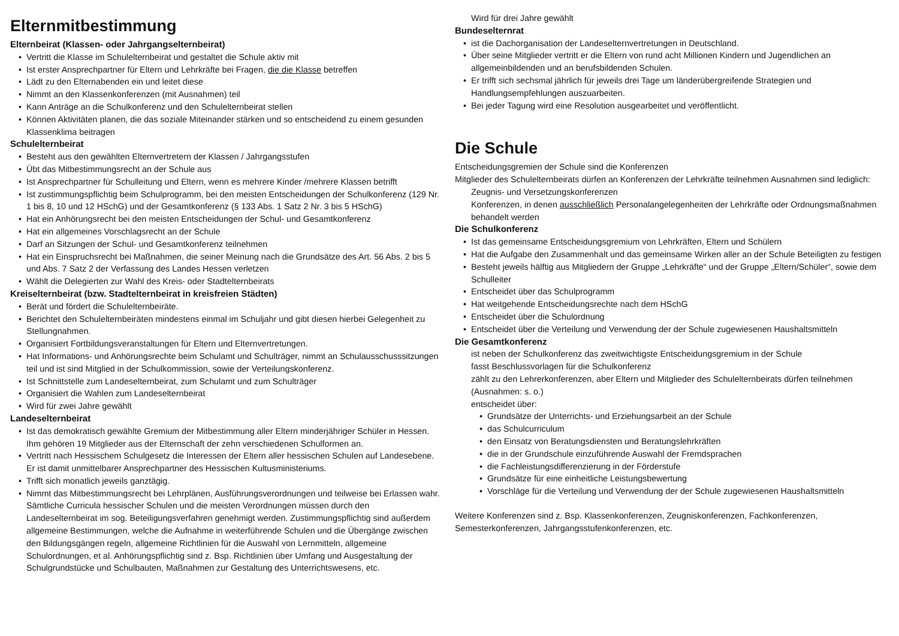Elternmitbestimmung
Elternbeirat (Klassen- oder Jahrgangselternbeirat)
Vertritt die Klasse im Schulelternbeirat und gestaltet die Schule aktiv mit
Ist erster Ansprechpartner für Eltern und Lehrkräfte bei Fragen, die die Klasse betreffen
Lädt zu den Elternabenden ein und leitet diese
Nimmt an den Klassenkonferenzen (mit Ausnahmen) teil
Kann Anträge an die Schulkonferenz und den Schulelternbeirat stellen
Können Aktivitäten planen, die das soziale Miteinander stärken und so entscheidend zu einem gesunden Klassenklima beitragen
Schulelternbeirat
Besteht aus den gewählten Elternvertretern der Klassen / Jahrgangsstufen
Übt das Mitbestimmungsrecht an der Schule aus
Ist Ansprechpartner für Schulleitung und Eltern, wenn es mehrere Kinder /mehrere Klassen betrifft
Ist zustimmungspflichtig beim Schulprogramm, bei den meisten Entscheidungen der Schulkonferenz (129 Nr. 1 bis 8, 10 und 12 HSchG) und der Gesamtkonferenz (§ 133 Abs. 1 Satz 2 Nr. 3 bis 5 HSchG)
Hat ein Anhörungsrecht bei den meisten Entscheidungen der Schul- und Gesamtkonferenz
Hat ein allgemeines Vorschlagsrecht an der Schule
Darf an Sitzungen der Schul- und Gesamtkonferenz teilnehmen
Hat ein Einspruchsrecht bei Maßnahmen, die seiner Meinung nach die Grundsätze des Art. 56 Abs. 2 bis 5 und Abs. 7 Satz 2 der Verfassung des Landes Hessen verletzen
Wählt die Delegierten zur Wahl des Kreis- oder Stadtelternbeirats
Kreiselternbeirat (bzw. Stadtelternbeirat in kreisfreien Städten)
Berät und fördert die Schulelternbeiräte.
Berichtet den Schulelternbeiräten mindestens einmal im Schuljahr und gibt diesen hierbei Gelegenheit zu Stellungnahmen.
Organisiert Fortbildungsveranstaltungen für Eltern und Elternvertretungen.
Hat Informations- und Anhörungsrechte beim Schulamt und Schulträger, nimmt an Schulausschusssitzungen teil und ist sind Mitglied in der Schulkommission, sowie der Verteilungskonferenz.
Ist Schnittstelle zum Landeselternbeirat, zum Schulamt und zum Schulträger
Organisiert die Wahlen zum Landeselternbeirat
Wird für zwei Jahre gewählt
Landeselternbeirat
Ist das demokratisch gewählte Gremium der Mitbestimmung aller Eltern minderjähriger Schüler in Hessen. Ihm gehören 19 Mitglieder aus der Elternschaft der zehn verschiedenen Schulformen an.
Vertritt nach Hessischem Schulgesetz die Interessen der Eltern aller hessischen Schulen auf Landesebene. Er ist damit unmittelbarer Ansprechpartner des Hessischen Kultusministeriums.
Trifft sich monatlich jeweils ganztägig.
Nimmt das Mitbestimmungsrecht bei Lehrplänen, Ausführungsverordnungen und teilweise bei Erlassen wahr. Sämtliche Curricula hessischer Schulen und die meisten Verordnungen müssen durch den Landeselternbeirat im sog. Beteiligungsverfahren genehmigt werden. Zustimmungspflichtig sind außerdem allgemeine Bestimmungen, welche die Aufnahme in weiterführende Schulen und die Übergänge zwischen den Bildungsgängen regeln, allgemeine Richtlinien für die Auswahl von Lernmitteln, allgemeine Schulordnungen, et al. Anhörungspflichtig sind z. Bsp. Richtlinien über Umfang und Ausgestaltung der Schulgrundstücke und Schulbauten, Maßnahmen zur Gestaltung des Unterrichtswesens, etc.
Wird für drei Jahre gewählt
Bundeselternrat
ist die Dachorganisation der Landeselternvertretungen in Deutschland.
Über seine Mitglieder vertritt er die Eltern von rund acht Millionen Kindern und Jugendlichen an allgemeinbildenden und an berufsbildenden Schulen.
Er trifft sich sechsmal jährlich für jeweils drei Tage um länderübergreifende Strategien und Handlungsempfehlungen auszuarbeiten.
Bei jeder Tagung wird eine Resolution ausgearbeitet und veröffentlicht.
Die Schule
Entscheidungsgremien der Schule sind die Konferenzen
Mitglieder des Schulelternbeirats dürfen an Konferenzen der Lehrkräfte teilnehmen Ausnahmen sind lediglich:
Zeugnis- und Versetzungskonferenzen
Konferenzen, in denen ausschließlich Personalangelegenheiten der Lehrkräfte oder Ordnungsmaßnahmen behandelt werden
Die Schulkonferenz
Ist das gemeinsame Entscheidungsgremium von Lehrkräften, Eltern und Schülern
Hat die Aufgabe den Zusammenhalt und das gemeinsame Wirken aller an der Schule Beteiligten zu festigen
Besteht jeweils hälftig aus Mitgliedern der Gruppe „Lehrkräfte“ und der Gruppe „Eltern/Schüler“, sowie dem Schulleiter
Entscheidet über das Schulprogramm
Hat weitgehende Entscheidungsrechte nach dem HSchG
Entscheidet über die Schulordnung
Entscheidet über die Verteilung und Verwendung der der Schule zugewiesenen Haushaltsmitteln
Die Gesamtkonferenz
ist neben der Schulkonferenz das zweitwichtigste Entscheidungsgremium in der Schule
fasst Beschlussvorlagen für die Schulkonferenz
zählt zu den Lehrerkonferenzen, aber Eltern und Mitglieder des Schulelternbeirats dürfen teilnehmen (Ausnahmen: s. o.)
entscheidet über:
Grundsätze der Unterrichts- und Erziehungsarbeit an der Schule
das Schulcurriculum
den Einsatz von Beratungsdiensten und Beratungslehrkräften
die in der Grundschule einzuführende Auswahl der Fremdsprachen
die Fachleistungsdifferenzierung in der Förderstufe
Grundsätze für eine einheitliche Leistungsbewertung
Vorschläge für die Verteilung und Verwendung der der Schule zugewiesenen Haushaltsmitteln
Weitere Konferenzen sind z. Bsp. Klassenkonferenzen, Zeugniskonferenzen, Fachkonferenzen, Semesterkonferenzen, Jahrgangsstufenkonferenzen, etc.